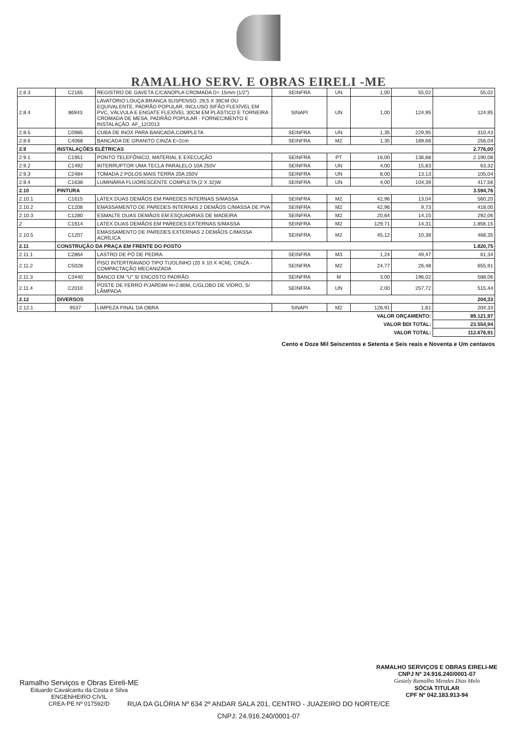RAMALHO SERV. E OBRAS EIRELI -ME
| 2.8.3 | C2165 | REGISTRO DE GAVETA C/CANOPLA CROMADA D= 15mm (1/2") | SEINFRA | UN | 1,00 | 55,02 | 55,02 |
| 2.8.4 | 86943 | LAVATÓRIO LOUÇA BRANCA SUSPENSO, 29,5 X 39CM OU EQUIVALENTE, PADRÃO POPULAR, INCLUSO SIFÃO FLEXÍVEL EM PVC, VÁLVULA E ENGATE FLEXÍVEL 30CM EM PLÁSTICO E TORNEIRA CROMADA DE MESA, PADRÃO POPULAR - FORNECIMENTO E INSTALAÇÃO. AF_12/2013 | SINAPI | UN | 1,00 | 124,95 | 124,95 |
| 2.8.5 | C0985 | CUBA DE INOX PARA BANCADA,COMPLETA | SEINFRA | UN | 1,35 | 229,95 | 310,43 |
| 2.8.6 | C4068 | BANCADA DE GRANITO CINZA E=2cm | SEINFRA | M2 | 1,35 | 189,66 | 256,04 |
| 2.9 | INSTALAÇÕES ELÉTRICAS | | | | | | 2.776,00 |
| 2.9.1 | C1951 | PONTO TELEFÔNICO, MATERIAL E EXECUÇÃO | SEINFRA | PT | 16,00 | 136,88 | 2.190,08 |
| 2.9.2 | C1492 | INTERRUPTOR UMA TECLA PARALELO 10A 250V | SEINFRA | UN | 4,00 | 15,83 | 63,32 |
| 2.9.3 | C2484 | TOMADA 2 POLOS MAIS TERRA 20A 250V | SEINFRA | UN | 8,00 | 13,13 | 105,04 |
| 2.9.4 | C1638 | LUMINÁRIA FLUORESCENTE COMPLETA (2 X 32)W | SEINFRA | UN | 4,00 | 104,39 | 417,56 |
| 2.10 | PINTURA | | | | | | 3.594,76 |
| 2.10.1 | C1615 | LATEX DUAS DEMÃOS EM PAREDES INTERNAS S/MASSA | SEINFRA | M2 | 42,96 | 13,04 | 560,20 |
| 2.10.2 | C1208 | EMASSAMENTO DE PAREDES INTERNAS 2 DEMÃOS C/MASSA DE PVA | SEINFRA | M2 | 42,96 | 9,73 | 418,00 |
| 2.10.3 | C1280 | ESMALTE DUAS DEMÃOS EM ESQUADRIAS DE MADEIRA | SEINFRA | M2 | 20,64 | 14,15 | 292,06 |
| 2 | C1614 | LATEX DUAS DEMÃOS EM PAREDES EXTERNAS S/MASSA | SEINFRA | M2 | 129,71 | 14,31 | 1.856,15 |
| 2.10.5 | C1207 | EMASSAMENTO DE PAREDES EXTERNAS 2 DEMÃOS C/MASSA ACRÍLICA | SEINFRA | M2 | 45,12 | 10,38 | 468,35 |
| 2.11 | CONSTRUÇÃO DA PRAÇA EM FRENTE DO POSTO | | | | | | 1.820,75 |
| 2.11.1 | C2864 | LASTRO DE PÓ DE PEDRA | SEINFRA | M3 | 1,24 | 49,47 | 61,34 |
| 2.11.2 | C5028 | PISO INTERTRAVADO TIPO TIJOLINHO (20 X 10 X 4CM), CINZA - COMPACTAÇÃO MECANIZADA | SEINFRA | M2 | 24,77 | 26,48 | 655,91 |
| 2.11.3 | C3440 | BANCO EM "U" S/ ENCOSTO PADRÃO | SEINFRA | M | 3,00 | 196,02 | 588,06 |
| 2.11.4 | C2010 | POSTE DE FERRO P/JARDIM H=2.80M, C/GLOBO DE VIDRO, S/ LÂMPADA | SEINFRA | UN | 2,00 | 257,72 | 515,44 |
| 2.12 | DIVERSOS | | | | | | 204,33 |
| 2.12.1 | 9537 | LIMPEZA FINAL DA OBRA | SINAPI | M2 | 126,91 | 1,61 | 204,33 |
| VALOR ORÇAMENTO: | | | | | | | 89.121,97 |
| VALOR BDI TOTAL: | | | | | | | 23.554,94 |
| VALOR TOTAL: | | | | | | | 112.676,91 |
Cento e Doze Mil Seiscentos e Setenta e Seis reais e Noventa e Um centavos
Ramalho Serviços e Obras Eireli-ME
Eduardo Cavalcantu da Costa e Silva
ENGENHEIRO CIVIL
CREA-PE Nº 017592/D
RAMALHO SERVIÇOS E OBRAS EIRELI-ME
CNPJ Nº 24.916.240/0001-07
Gesiely Ramalho Mendes Dias Melo
SÓCIA TITULAR
CPF Nº 042.183.913-94
RUA DA GLÓRIA Nº 634 2º ANDAR SALA 201, CENTRO - JUAZEIRO DO NORTE/CE
CNPJ: 24.916.240/0001-07